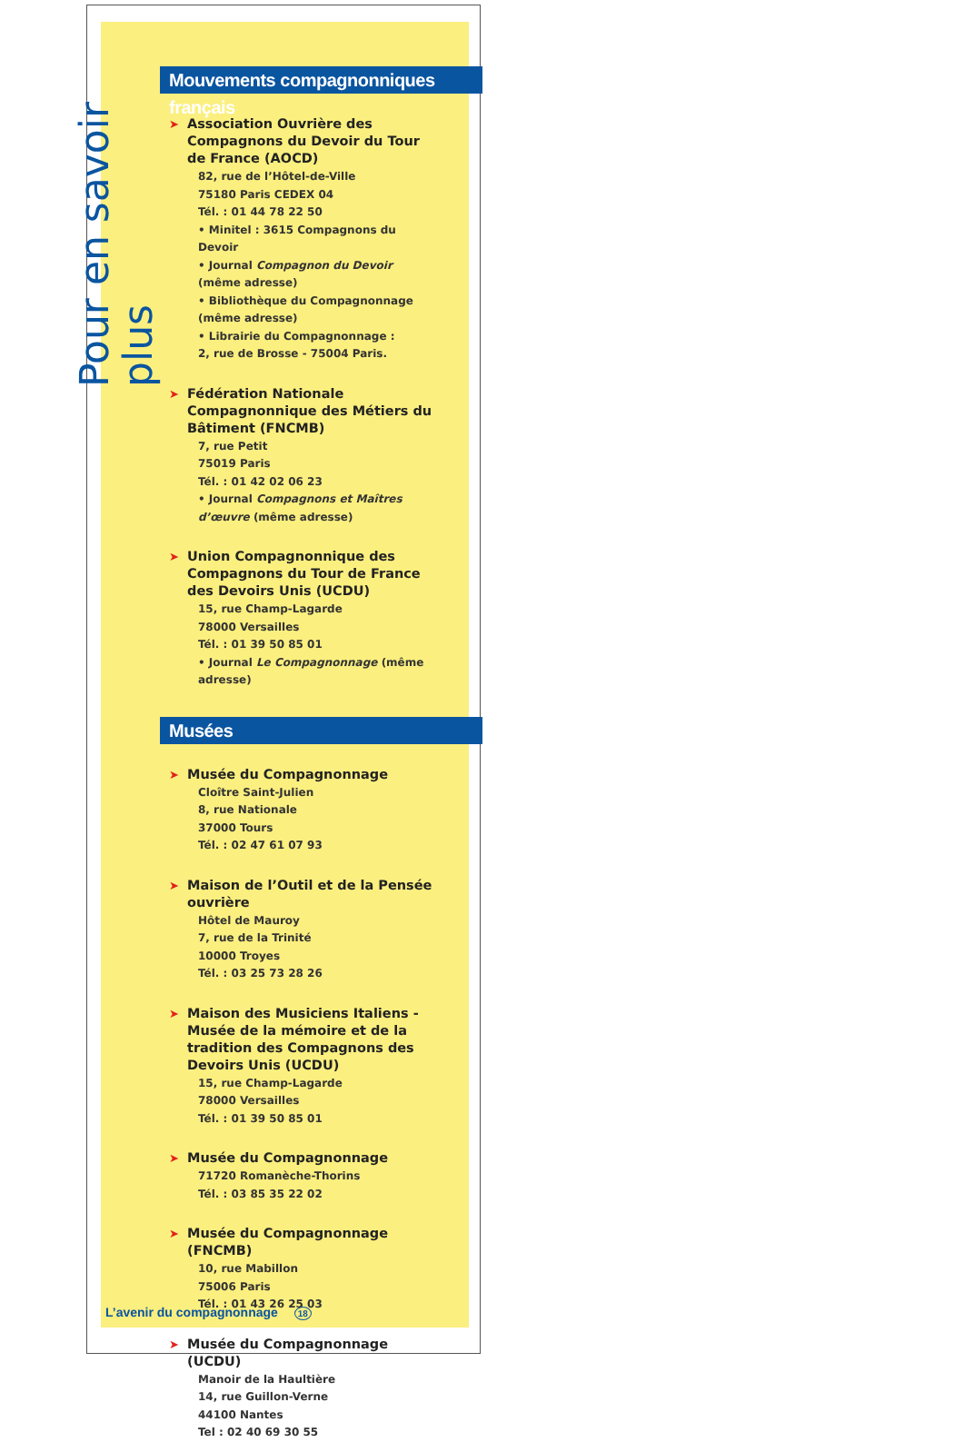Pour en savoir plus
Mouvements compagnonniques français
➤ Association Ouvrière des Compagnons du Devoir du Tour de France (AOCD)
82, rue de l’Hôtel-de-Ville
75180 Paris CEDEX 04
Tél. : 01 44 78 22 50
• Minitel : 3615 Compagnons du Devoir
• Journal Compagnon du Devoir (même adresse)
• Bibliothèque du Compagnonnage (même adresse)
• Librairie du Compagnonnage :
2, rue de Brosse - 75004 Paris.
➤ Fédération Nationale Compagnonnique des Métiers du Bâtiment (FNCMB)
7, rue Petit
75019 Paris
Tél. : 01 42 02 06 23
• Journal Compagnons et Maîtres d’œuvre (même adresse)
➤ Union Compagnonnique des Compagnons du Tour de France des Devoirs Unis (UCDU)
15, rue Champ-Lagarde
78000 Versailles
Tél. : 01 39 50 85 01
• Journal Le Compagnonnage (même adresse)
Musées
➤ Musée du Compagnonnage
Cloître Saint-Julien
8, rue Nationale
37000 Tours
Tél. : 02 47 61 07 93
➤ Maison de l’Outil et de la Pensée ouvrière
Hôtel de Mauroy
7, rue de la Trinité
10000 Troyes
Tél. : 03 25 73 28 26
➤ Maison des Musiciens Italiens - Musée de la mémoire et de la tradition des Compagnons des Devoirs Unis (UCDU)
15, rue Champ-Lagarde
78000 Versailles
Tél. : 01 39 50 85 01
➤ Musée du Compagnonnage
71720 Romanèche-Thorins
Tél. : 03 85 35 22 02
➤ Musée du Compagnonnage (FNCMB)
10, rue Mabillon
75006 Paris
Tél. : 01 43 26 25 03
➤ Musée du Compagnonnage (UCDU)
Manoir de la Haultière
14, rue Guillon-Verne
44100 Nantes
Tel : 02 40 69 30 55
L’avenir du compagnonnage 18